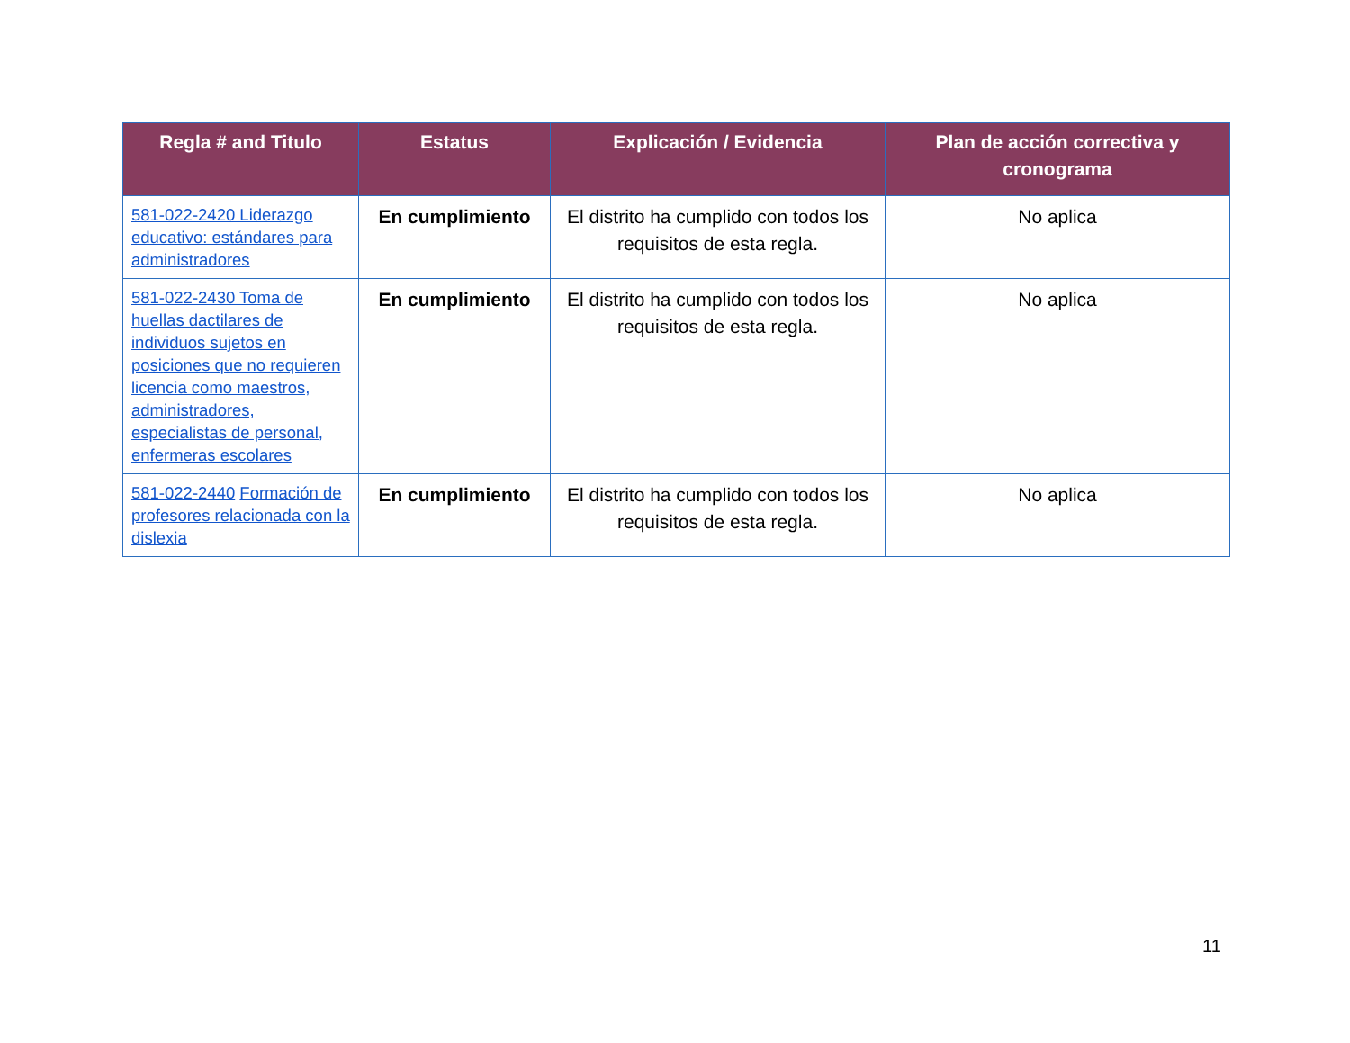| Regla # and Titulo | Estatus | Explicación / Evidencia | Plan de acción correctiva y cronograma |
| --- | --- | --- | --- |
| 581-022-2420 Liderazgo educativo: estándares para administradores | En cumplimiento | El distrito ha cumplido con todos los requisitos de esta regla. | No aplica |
| 581-022-2430 Toma de huellas dactilares de individuos sujetos en posiciones que no requieren licencia como maestros, administradores, especialistas de personal, enfermeras escolares | En cumplimiento | El distrito ha cumplido con todos los requisitos de esta regla. | No aplica |
| 581-022-2440 Formación de profesores relacionada con la dislexia | En cumplimiento | El distrito ha cumplido con todos los requisitos de esta regla. | No aplica |
11